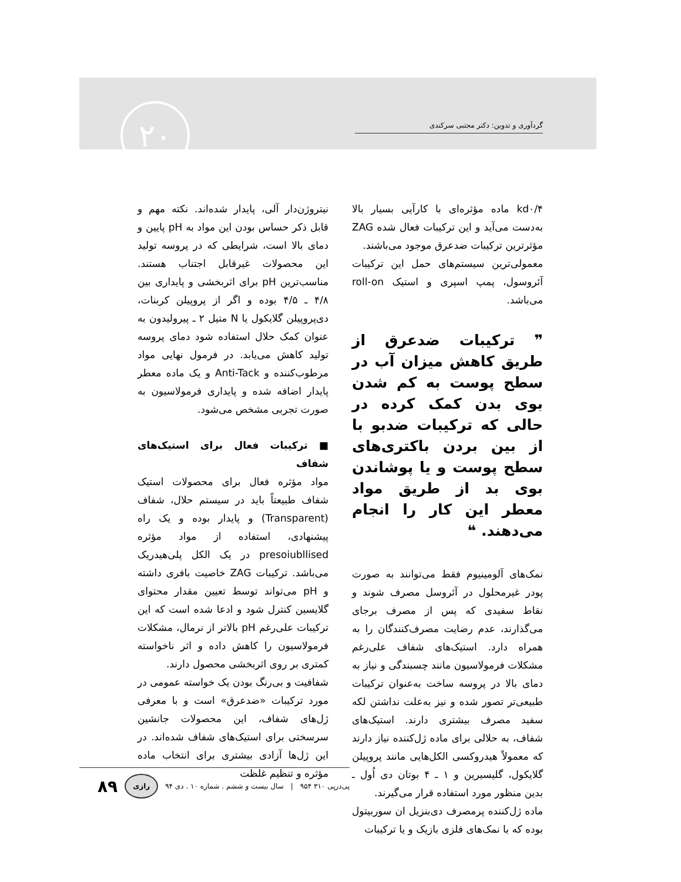گردآوری و تدوین: دکتر مجتبی سرکندی ۲۰
kd۰/۴ ماده مؤثره‌ای با کارآیی بسیار بالا به‌دست می‌آید و این ترکیبات فعال شده ZAG مؤثرترین ترکیبات ضدعرق موجود می‌باشند.
معمولی‌ترین سیستم‌های حمل این ترکیبات آئروسول، پمپ اسپری و استیک roll-on می‌باشد.
❞ ترکیبات ضدعرق از طریق کاهش میزان آب در سطح پوست به کم شدن بوی بدن کمک کرده در حالی که ترکیبات ضدبو با از بین بردن باکتری‌های سطح پوست و یا پوشاندن بوی بد از طریق مواد معطر این کار را انجام می‌دهند. ❝
نمک‌های آلومینیوم فقط می‌توانند به صورت پودر غیرمحلول در آئروسل مصرف شوند و نقاط سفیدی که پس از مصرف برجای می‌گذارند، عدم رضایت مصرف‌کنندگان را به همراه دارد. استیک‌های شفاف علی‌رغم مشکلات فرمولاسیون مانند چسبندگی و نیاز به دمای بالا در پروسه ساخت به‌عنوان ترکیبات طبیعی‌تر تصور شده و نیز به‌علت نداشتن لکه سفید مصرف بیشتری دارند. استیک‌های شفاف، به حلالی برای ماده ژل‌کننده نیاز دارند که معمولاً هیدروکسی الکل‌هایی مانند پروپیلن گلایکول، گلیسیرین و ۱ ـ ۴ بوتان دی اُول ـ بدین منظور مورد استفاده قرار می‌گیرند.
ماده ژل‌کننده پرمصرف دی‌بنزیل ان سوربیتول بوده که با نمک‌های فلزی بازیک و یا ترکیبات
نیتروژن‌دار آلی، پایدار شده‌اند. نکته مهم و قابل ذکر حساس بودن این مواد به pH پایین و دمای بالا است، شرایطی که در پروسه تولید این محصولات غیرقابل اجتناب هستند. مناسب‌ترین pH برای اثربخشی و پایداری بین ۴/۸ ـ ۴/۵ بوده و اگر از پروپیلن کربنات، دی‌پروپیلن گلایکول یا N متیل ۲ ـ پیرولیدون به عنوان کمک حلال استفاده شود دمای پروسه تولید کاهش می‌یابد. در فرمول نهایی مواد مرطوب‌کننده و Anti-Tack و یک ماده معطر پایدار اضافه شده و پایداری فرمولاسیون به صورت تجربی مشخص می‌شود.
■ ترکیبات فعال برای استیک‌های شفاف
مواد مؤثره فعال برای محصولات استیک شفاف طبیعتاً باید در سیستم حلال، شفاف (Transparent) و پایدار بوده و یک راه پیشنهادی، استفاده از مواد مؤثره presoiubllised در یک الکل پلی‌هیدریک می‌باشد. ترکیبات ZAG خاصیت بافری داشته و pH می‌تواند توسط تعیین مقدار محتوای گلایسین کنترل شود و ادعا شده است که این ترکیبات علی‌رغم pH بالاتر از نرمال، مشکلات فرمولاسیون را کاهش داده و اثر ناخواسته کمتری بر روی اثربخشی محصول دارند.
شفافیت و بی‌رنگ بودن یک خواسته عمومی در مورد ترکیبات «ضدعرق» است و با معرفی ژل‌های شفاف، این محصولات جانشین سرسختی برای استیک‌های شفاف شده‌اند. در این ژل‌ها آزادی بیشتری برای انتخاب ماده مؤثره و تنظیم غلظت
پی‌درپی ۳۱۰ ۹۵۴ | سال بیست و ششم . شماره ۱۰ . دی ۹۴ رازی ۸۹